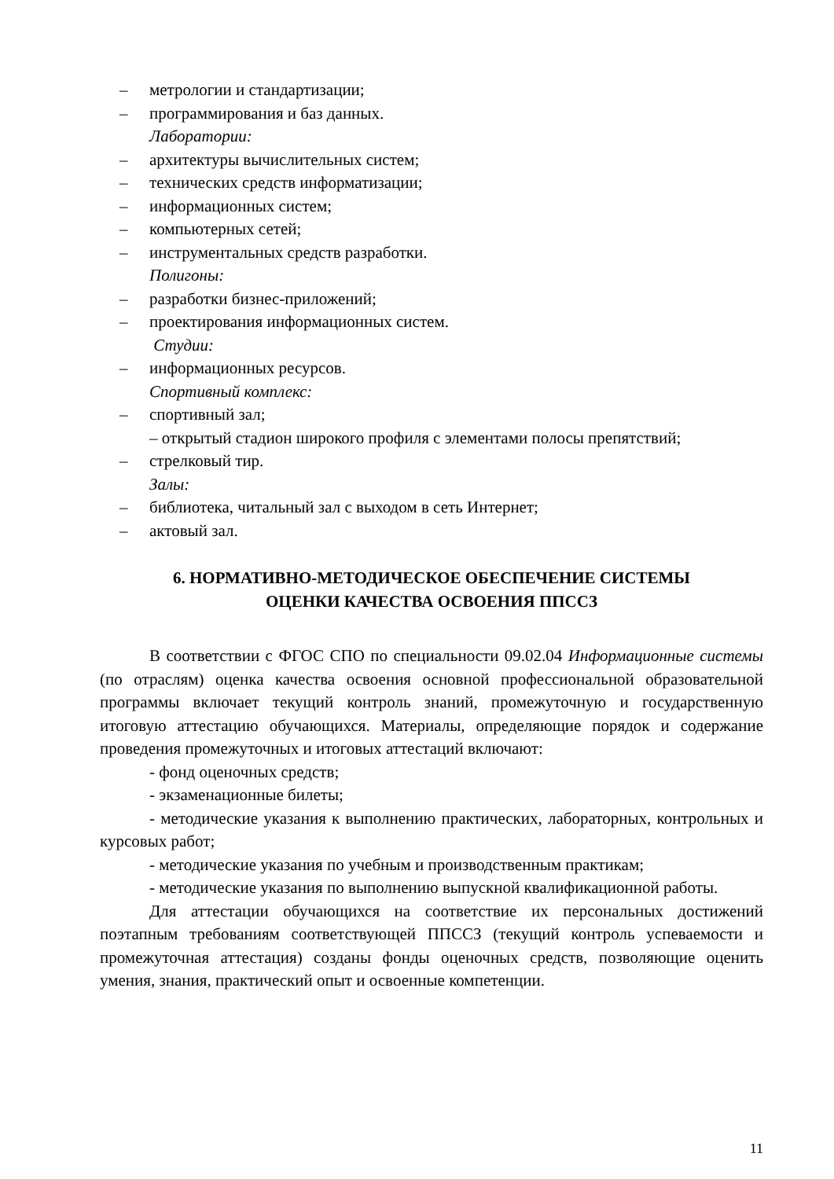– метрологии и стандартизации;
– программирования и баз данных.
Лаборатории:
– архитектуры вычислительных систем;
– технических средств информатизации;
– информационных систем;
– компьютерных сетей;
– инструментальных средств разработки.
Полигоны:
– разработки бизнес-приложений;
– проектирования информационных систем.
Студии:
– информационных ресурсов.
Спортивный комплекс:
– спортивный зал;
– открытый стадион широкого профиля с элементами полосы препятствий;
– стрелковый тир.
Залы:
– библиотека, читальный зал с выходом в сеть Интернет;
– актовый зал.
6. НОРМАТИВНО-МЕТОДИЧЕСКОЕ ОБЕСПЕЧЕНИЕ СИСТЕМЫ
ОЦЕНКИ КАЧЕСТВА ОСВОЕНИЯ ППССЗ
В соответствии с ФГОС СПО по специальности 09.02.04 Информационные системы (по отраслям) оценка качества освоения основной профессиональной образовательной программы включает текущий контроль знаний, промежуточную и государственную итоговую аттестацию обучающихся. Материалы, определяющие порядок и содержание проведения промежуточных и итоговых аттестаций включают:
- фонд оценочных средств;
- экзаменационные билеты;
- методические указания к выполнению практических, лабораторных, контрольных и курсовых работ;
- методические указания по учебным и производственным практикам;
- методические указания по выполнению выпускной квалификационной работы.
Для аттестации обучающихся на соответствие их персональных достижений поэтапным требованиям соответствующей ППССЗ (текущий контроль успеваемости и промежуточная аттестация) созданы фонды оценочных средств, позволяющие оценить умения, знания, практический опыт и освоенные компетенции.
11